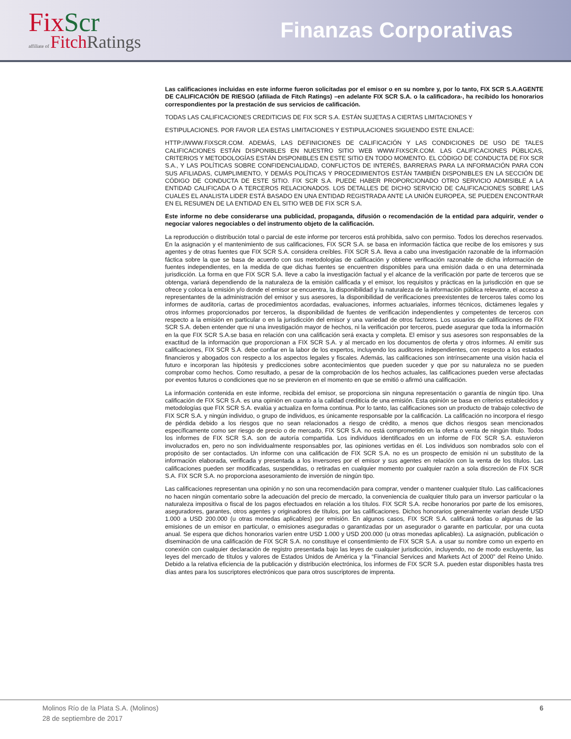FixScr
affiliate of FitchRatings
Finanzas Corporativas
Las calificaciones incluidas en este informe fueron solicitadas por el emisor o en su nombre y, por lo tanto, FIX SCR S.A.AGENTE DE CALIFICACIÓN DE RIESGO (afiliada de Fitch Ratings) –en adelante FIX SCR S.A. o la calificadora-, ha recibido los honorarios correspondientes por la prestación de sus servicios de calificación.
TODAS LAS CALIFICACIONES CREDITICIAS DE FIX SCR S.A. ESTÁN SUJETAS A CIERTAS LIMITACIONES Y
ESTIPULACIONES. POR FAVOR LEA ESTAS LIMITACIONES Y ESTIPULACIONES SIGUIENDO ESTE ENLACE:
HTTP://WWW.FIXSCR.COM. ADEMÁS, LAS DEFINICIONES DE CALIFICACIÓN Y LAS CONDICIONES DE USO DE TALES CALIFICACIONES ESTÁN DISPONIBLES EN NUESTRO SITIO WEB WWW.FIXSCR.COM. LAS CALIFICACIONES PÚBLICAS, CRITERIOS Y METODOLOGÍAS ESTÁN DISPONIBLES EN ESTE SITIO EN TODO MOMENTO. EL CÓDIGO DE CONDUCTA DE FIX SCR S.A., Y LAS POLÍTICAS SOBRE CONFIDENCIALIDAD, CONFLICTOS DE INTERÉS, BARRERAS PARA LA INFORMACIÓN PARA CON SUS AFILIADAS, CUMPLIMIENTO, Y DEMÁS POLÍTICAS Y PROCEDIMIENTOS ESTÁN TAMBIÉN DISPONIBLES EN LA SECCIÓN DE CÓDIGO DE CONDUCTA DE ESTE SITIO. FIX SCR S.A. PUEDE HABER PROPORCIONADO OTRO SERVICIO ADMISIBLE A LA ENTIDAD CALIFICADA O A TERCEROS RELACIONADOS. LOS DETALLES DE DICHO SERVICIO DE CALIFICACIONES SOBRE LAS CUALES EL ANALISTA LIDER ESTÁ BASADO EN UNA ENTIDAD REGISTRADA ANTE LA UNIÓN EUROPEA, SE PUEDEN ENCONTRAR EN EL RESUMEN DE LA ENTIDAD EN EL SITIO WEB DE FIX SCR S.A.
Este informe no debe considerarse una publicidad, propaganda, difusión o recomendación de la entidad para adquirir, vender o negociar valores negociables o del instrumento objeto de la calificación.
La reproducción o distribución total o parcial de este informe por terceros está prohibida, salvo con permiso. Todos los derechos reservados. En la asignación y el mantenimiento de sus calificaciones, FIX SCR S.A. se basa en información fáctica que recibe de los emisores y sus agentes y de otras fuentes que FIX SCR S.A. considera creíbles. FIX SCR S.A. lleva a cabo una investigación razonable de la información fáctica sobre la que se basa de acuerdo con sus metodologías de calificación y obtiene verificación razonable de dicha información de fuentes independientes, en la medida de que dichas fuentes se encuentren disponibles para una emisión dada o en una determinada jurisdicción. La forma en que FIX SCR S.A. lleve a cabo la investigación factual y el alcance de la verificación por parte de terceros que se obtenga, variará dependiendo de la naturaleza de la emisión calificada y el emisor, los requisitos y prácticas en la jurisdicción en que se ofrece y coloca la emisión y/o donde el emisor se encuentra, la disponibilidad y la naturaleza de la información pública relevante, el acceso a representantes de la administración del emisor y sus asesores, la disponibilidad de verificaciones preexistentes de terceros tales como los informes de auditoría, cartas de procedimientos acordadas, evaluaciones, informes actuariales, informes técnicos, dictámenes legales y otros informes proporcionados por terceros, la disponibilidad de fuentes de verificación independientes y competentes de terceros con respecto a la emisión en particular o en la jurisdicción del emisor y una variedad de otros factores. Los usuarios de calificaciones de FIX SCR S.A. deben entender que ni una investigación mayor de hechos, ni la verificación por terceros, puede asegurar que toda la información en la que FIX SCR S.A.se basa en relación con una calificación será exacta y completa. El emisor y sus asesores son responsables de la exactitud de la información que proporcionan a FIX SCR S.A. y al mercado en los documentos de oferta y otros informes. Al emitir sus calificaciones, FIX SCR S.A. debe confiar en la labor de los expertos, incluyendo los auditores independientes, con respecto a los estados financieros y abogados con respecto a los aspectos legales y fiscales. Además, las calificaciones son intrínsecamente una visión hacia el futuro e incorporan las hipótesis y predicciones sobre acontecimientos que pueden suceder y que por su naturaleza no se pueden comprobar como hechos. Como resultado, a pesar de la comprobación de los hechos actuales, las calificaciones pueden verse afectadas por eventos futuros o condiciones que no se previeron en el momento en que se emitió o afirmó una calificación.
La información contenida en este informe, recibida del emisor, se proporciona sin ninguna representación o garantía de ningún tipo. Una calificación de FIX SCR S.A. es una opinión en cuanto a la calidad crediticia de una emisión. Esta opinión se basa en criterios establecidos y metodologías que FIX SCR S.A. evalúa y actualiza en forma continua. Por lo tanto, las calificaciones son un producto de trabajo colectivo de FIX SCR S.A. y ningún individuo, o grupo de individuos, es únicamente responsable por la calificación. La calificación no incorpora el riesgo de pérdida debido a los riesgos que no sean relacionados a riesgo de crédito, a menos que dichos riesgos sean mencionados específicamente como ser riesgo de precio o de mercado, FIX SCR S.A. no está comprometido en la oferta o venta de ningún título. Todos los informes de FIX SCR S.A. son de autoría compartida. Los individuos identificados en un informe de FIX SCR S.A. estuvieron involucrados en, pero no son individualmente responsables por, las opiniones vertidas en él. Los individuos son nombrados solo con el propósito de ser contactados. Un informe con una calificación de FIX SCR S.A. no es un prospecto de emisión ni un substituto de la información elaborada, verificada y presentada a los inversores por el emisor y sus agentes en relación con la venta de los títulos. Las calificaciones pueden ser modificadas, suspendidas, o retiradas en cualquier momento por cualquier razón a sola discreción de FIX SCR S.A. FIX SCR S.A. no proporciona asesoramiento de inversión de ningún tipo.
Las calificaciones representan una opinión y no son una recomendación para comprar, vender o mantener cualquier título. Las calificaciones no hacen ningún comentario sobre la adecuación del precio de mercado, la conveniencia de cualquier título para un inversor particular o la naturaleza impositiva o fiscal de los pagos efectuados en relación a los títulos. FIX SCR S.A. recibe honorarios por parte de los emisores, aseguradores, garantes, otros agentes y originadores de títulos, por las calificaciones. Dichos honorarios generalmente varían desde USD 1.000 a USD 200.000 (u otras monedas aplicables) por emisión. En algunos casos, FIX SCR S.A. calificará todas o algunas de las emisiones de un emisor en particular, o emisiones aseguradas o garantizadas por un asegurador o garante en particular, por una cuota anual. Se espera que dichos honorarios varíen entre USD 1.000 y USD 200.000 (u otras monedas aplicables). La asignación, publicación o diseminación de una calificación de FIX SCR S.A. no constituye el consentimiento de FIX SCR S.A. a usar su nombre como un experto en conexión con cualquier declaración de registro presentada bajo las leyes de cualquier jurisdicción, incluyendo, no de modo excluyente, las leyes del mercado de títulos y valores de Estados Unidos de América y la “Financial Services and Markets Act of 2000” del Reino Unido. Debido a la relativa eficiencia de la publicación y distribución electrónica, los informes de FIX SCR S.A. pueden estar disponibles hasta tres días antes para los suscriptores electrónicos que para otros suscriptores de imprenta.
6 Molinos Río de la Plata S.A. (Molinos)
28 de septiembre de 2017